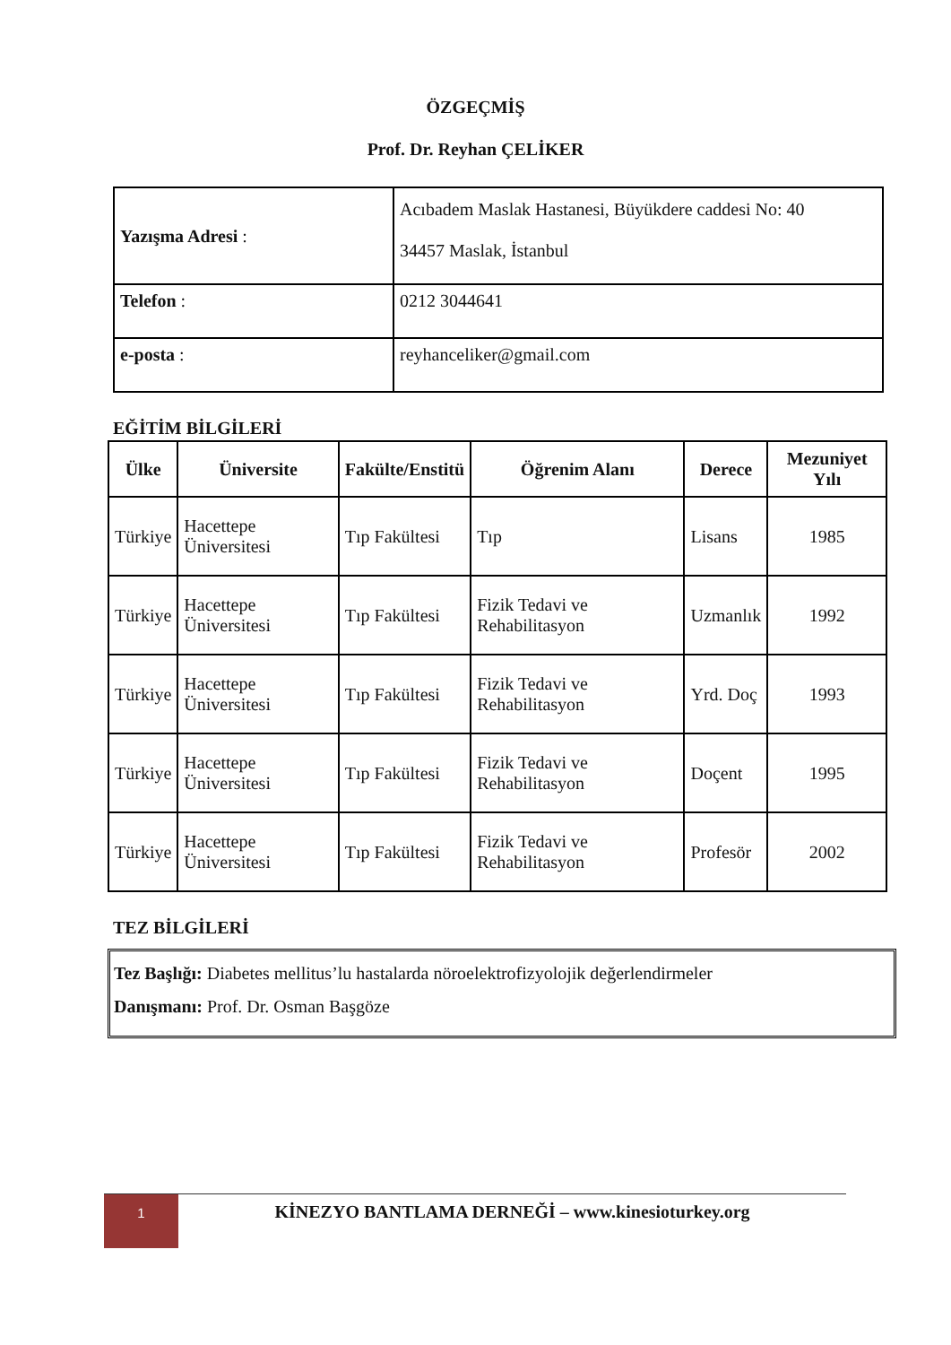ÖZGEÇMİŞ
Prof. Dr. Reyhan ÇELİKER
| Yazışma Adresi : | Acıbadem Maslak Hastanesi, Büyükdere caddesi No: 40 34457 Maslak, İstanbul |
| Telefon : | 0212 3044641 |
| e-posta : | reyhanceliker@gmail.com |
EĞİTİM BİLGİLERİ
| Ülke | Üniversite | Fakülte/Enstitü | Öğrenim Alanı | Derece | Mezuniyet Yılı |
| --- | --- | --- | --- | --- | --- |
| Türkiye | Hacettepe Üniversitesi | Tıp Fakültesi | Tıp | Lisans | 1985 |
| Türkiye | Hacettepe Üniversitesi | Tıp Fakültesi | Fizik Tedavi ve Rehabilitasyon | Uzmanlık | 1992 |
| Türkiye | Hacettepe Üniversitesi | Tıp Fakültesi | Fizik Tedavi ve Rehabilitasyon | Yrd. Doç | 1993 |
| Türkiye | Hacettepe Üniversitesi | Tıp Fakültesi | Fizik Tedavi ve Rehabilitasyon | Doçent | 1995 |
| Türkiye | Hacettepe Üniversitesi | Tıp Fakültesi | Fizik Tedavi ve Rehabilitasyon | Profesör | 2002 |
TEZ BİLGİLERİ
Tez Başlığı: Diabetes mellitus’lu hastalarda nöroelektrofizyolojik değerlendirmeler
Danışmanı: Prof. Dr. Osman Başgöze
1
KİNEZYO BANTLAMA DERNEĞİ – www.kinesioturkey.org